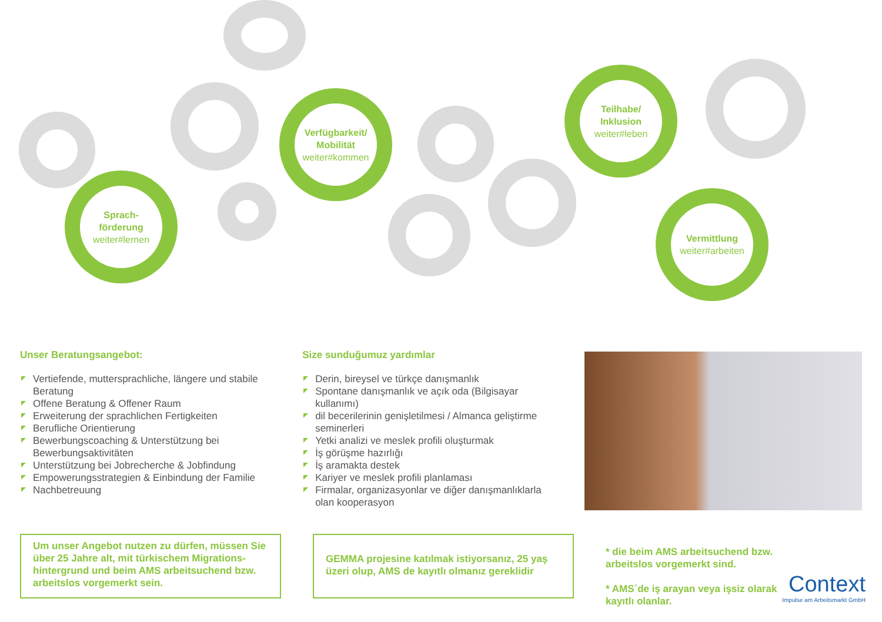Sprach-
förderung
weiter#lernen
Verfügbarkeit/
Mobilität
weiter#kommen
Teilhabe/
Inklusion
weiter#leben
Vermittlung
weiter#arbeiten
Unser Beratungsangebot:
Vertiefende, muttersprachliche, längere und stabile Beratung
Offene Beratung & Offener Raum
Erweiterung der sprachlichen Fertigkeiten
Berufliche Orientierung
Bewerbungscoaching & Unterstützung bei Bewerbungsaktivitäten
Unterstützung bei Jobrecherche & Jobfindung
Empowerungsstrategien & Einbindung der Familie
Nachbetreuung
Size sunduğumuz yardımlar
Derin, bireysel ve türkçe danışmanlık
Spontane danışmanlık ve açık oda (Bilgisayar kullanımı)
dil becerilerinin genişletilmesi / Almanca geliştirme seminerleri
Yetki analizi ve meslek profili oluşturmak
İş görüşme hazırlığı
İş aramakta destek
Kariyer ve meslek profili planlaması
Firmalar, organizasyonlar ve diğer danışmanlıklarla olan kooperasyon
Um unser Angebot nutzen zu dürfen, müssen Sie über 25 Jahre alt, mit türkischem Migrations-hintergrund und beim AMS arbeitsuchend bzw. arbeitslos vorgemerkt sein.
GEMMA projesine katılmak istiyorsanız, 25 yaş üzeri olup, AMS de kayıtlı olmanız gereklidir
* die beim AMS arbeitsuchend bzw. arbeitslos vorgemerkt sind.
* AMS´de iş arayan veya işsiz olarak kayıtlı olanlar.
Context
Impulse am Arbeitsmarkt GmbH